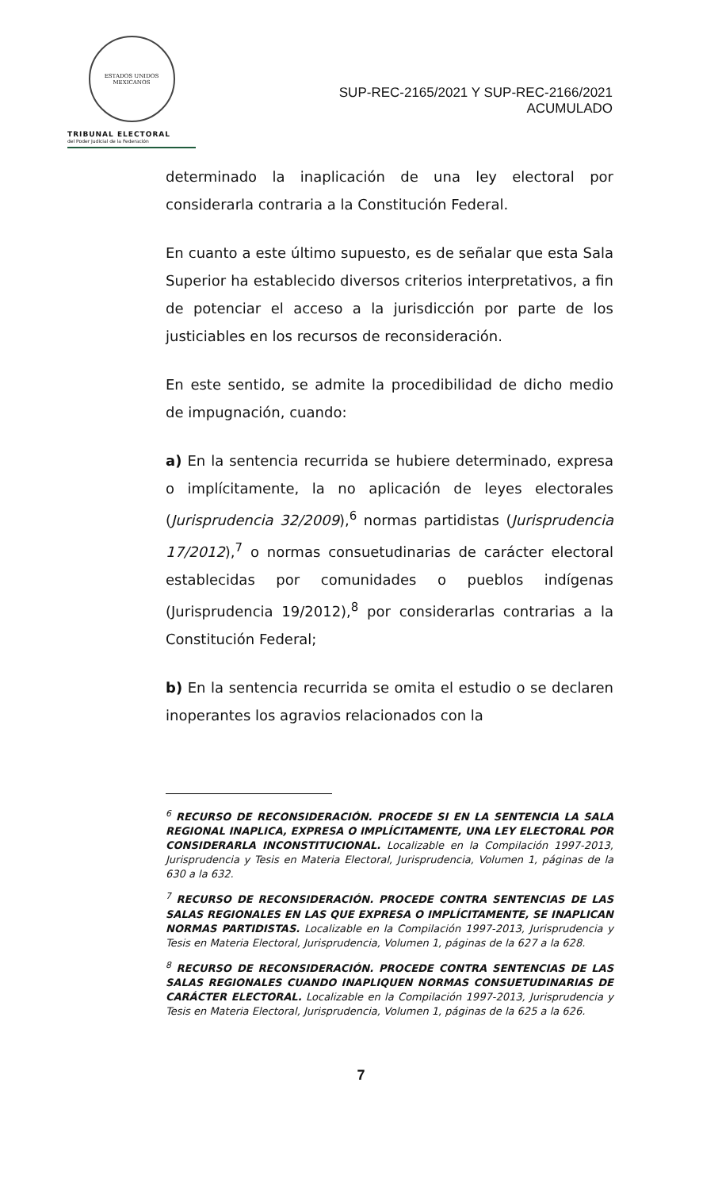ESTADOS UNIDOS MEXICANOS
TRIBUNAL ELECTORAL
del Poder Judicial de la Federación
SUP-REC-2165/2021 Y SUP-REC-2166/2021
ACUMULADO
determinado la inaplicación de una ley electoral por considerarla contraria a la Constitución Federal.
En cuanto a este último supuesto, es de señalar que esta Sala Superior ha establecido diversos criterios interpretativos, a fin de potenciar el acceso a la jurisdicción por parte de los justiciables en los recursos de reconsideración.
En este sentido, se admite la procedibilidad de dicho medio de impugnación, cuando:
a) En la sentencia recurrida se hubiere determinado, expresa o implícitamente, la no aplicación de leyes electorales (Jurisprudencia 32/2009),<sup>6</sup> normas partidistas (Jurisprudencia 17/2012),<sup>7</sup> o normas consuetudinarias de carácter electoral establecidas por comunidades o pueblos indígenas (Jurisprudencia 19/2012),<sup>8</sup> por considerarlas contrarias a la Constitución Federal;
b) En la sentencia recurrida se omita el estudio o se declaren inoperantes los agravios relacionados con la
<sup>6</sup> RECURSO DE RECONSIDERACIÓN. PROCEDE SI EN LA SENTENCIA LA SALA REGIONAL INAPLICA, EXPRESA O IMPLÍCITAMENTE, UNA LEY ELECTORAL POR CONSIDERARLA INCONSTITUCIONAL. Localizable en la Compilación 1997-2013, Jurisprudencia y Tesis en Materia Electoral, Jurisprudencia, Volumen 1, páginas de la 630 a la 632.
<sup>7</sup> RECURSO DE RECONSIDERACIÓN. PROCEDE CONTRA SENTENCIAS DE LAS SALAS REGIONALES EN LAS QUE EXPRESA O IMPLÍCITAMENTE, SE INAPLICAN NORMAS PARTIDISTAS. Localizable en la Compilación 1997-2013, Jurisprudencia y Tesis en Materia Electoral, Jurisprudencia, Volumen 1, páginas de la 627 a la 628.
<sup>8</sup> RECURSO DE RECONSIDERACIÓN. PROCEDE CONTRA SENTENCIAS DE LAS SALAS REGIONALES CUANDO INAPLIQUEN NORMAS CONSUETUDINARIAS DE CARÁCTER ELECTORAL. Localizable en la Compilación 1997-2013, Jurisprudencia y Tesis en Materia Electoral, Jurisprudencia, Volumen 1, páginas de la 625 a la 626.
7